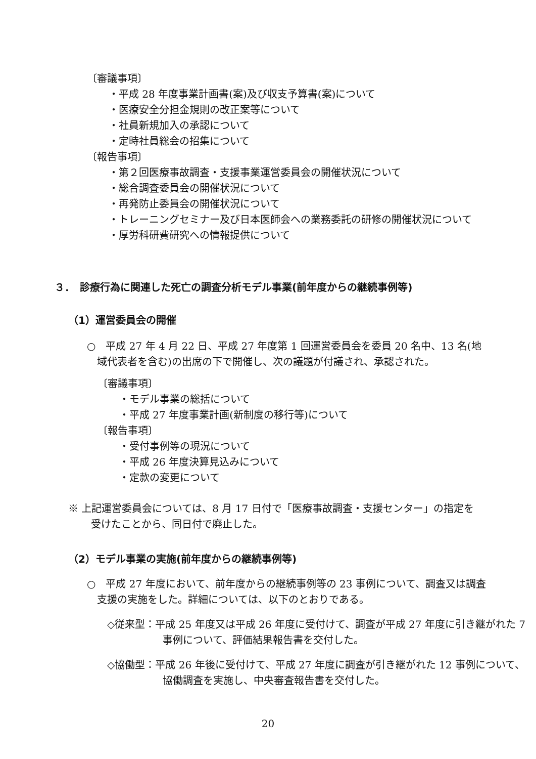〔審議事項〕
・平成 28 年度事業計画書(案)及び収支予算書(案)について
・医療安全分担金規則の改正案等について
・社員新規加入の承認について
・定時社員総会の招集について
〔報告事項〕
・第２回医療事故調査・支援事業運営委員会の開催状況について
・総合調査委員会の開催状況について
・再発防止委員会の開催状況について
・トレーニングセミナー及び日本医師会への業務委託の研修の開催状況について
・厚労科研費研究への情報提供について
３．　診療行為に関連した死亡の調査分析モデル事業(前年度からの継続事例等)
（1）運営委員会の開催
○　平成 27 年 4 月 22 日、平成 27 年度第 1 回運営委員会を委員 20 名中、13 名(地域代表者を含む)の出席の下で開催し、次の議題が付議され、承認された。
〔審議事項〕
・モデル事業の総括について
・平成 27 年度事業計画(新制度の移行等)について
〔報告事項〕
・受付事例等の現況について
・平成 26 年度決算見込みについて
・定款の変更について
※ 上記運営委員会については、8 月 17 日付で「医療事故調査・支援センター」の指定を受けたことから、同日付で廃止した。
（2）モデル事業の実施(前年度からの継続事例等)
○　平成 27 年度において、前年度からの継続事例等の 23 事例について、調査又は調査支援の実施をした。詳細については、以下のとおりである。
◇従来型：平成 25 年度又は平成 26 年度に受付けて、調査が平成 27 年度に引き継がれた 7 事例について、評価結果報告書を交付した。
◇協働型：平成 26 年後に受付けて、平成 27 年度に調査が引き継がれた 12 事例について、協働調査を実施し、中央審査報告書を交付した。
20